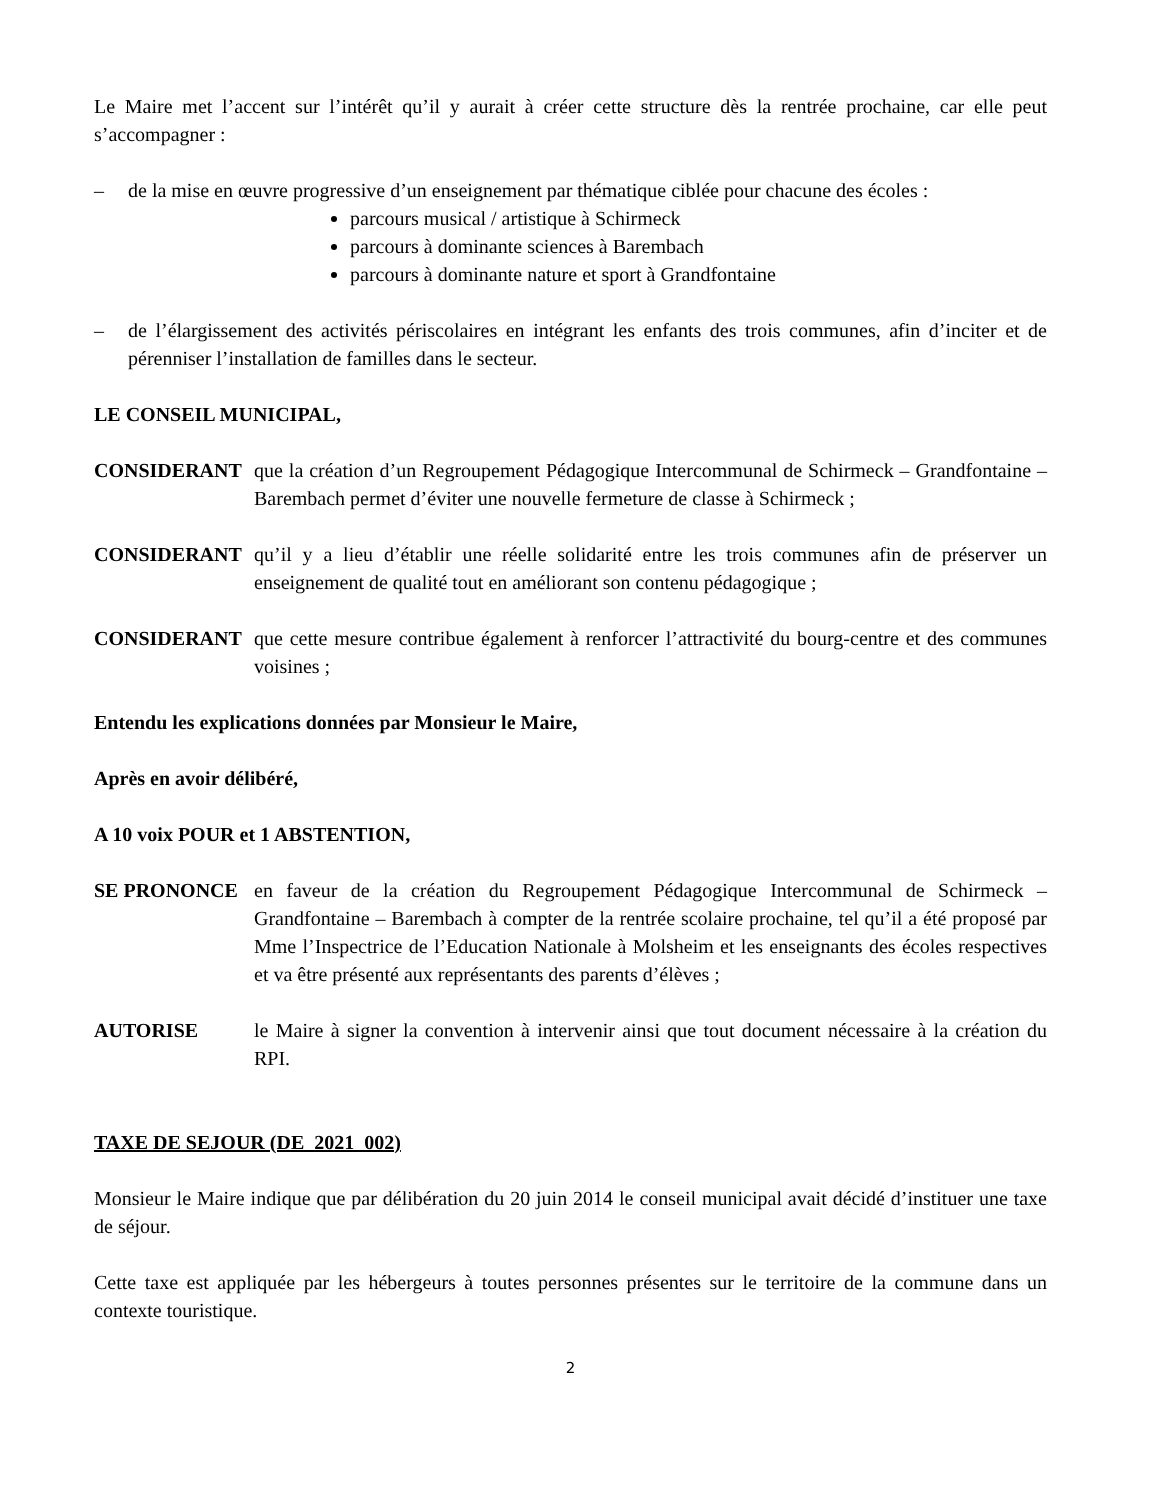Le Maire met l’accent sur l’intérêt qu’il y aurait à créer cette structure dès la rentrée prochaine, car elle peut s’accompagner :
– de la mise en œuvre progressive d’un enseignement par thématique ciblée pour chacune des écoles :
parcours musical / artistique à Schirmeck
parcours à dominante sciences à Barembach
parcours à dominante nature et sport à Grandfontaine
– de l’élargissement des activités périscolaires en intégrant les enfants des trois communes, afin d’inciter et de pérenniser l’installation de familles dans le secteur.
LE CONSEIL MUNICIPAL,
CONSIDERANT que la création d’un Regroupement Pédagogique Intercommunal de Schirmeck – Grandfontaine – Barembach permet d’éviter une nouvelle fermeture de classe à Schirmeck ;
CONSIDERANT qu’il y a lieu d’établir une réelle solidarité entre les trois communes afin de préserver un enseignement de qualité tout en améliorant son contenu pédagogique ;
CONSIDERANT que cette mesure contribue également à renforcer l’attractivité du bourg-centre et des communes voisines ;
Entendu les explications données par Monsieur le Maire,
Après en avoir délibéré,
A 10 voix POUR et 1 ABSTENTION,
SE PRONONCE en faveur de la création du Regroupement Pédagogique Intercommunal de Schirmeck – Grandfontaine – Barembach à compter de la rentrée scolaire prochaine, tel qu’il a été proposé par Mme l’Inspectrice de l’Education Nationale à Molsheim et les enseignants des écoles respectives et va être présenté aux représentants des parents d’élèves ;
AUTORISE le Maire à signer la convention à intervenir ainsi que tout document nécessaire à la création du RPI.
TAXE DE SEJOUR (DE_2021_002)
Monsieur le Maire indique que par délibération du 20 juin 2014 le conseil municipal avait décidé d’instituer une taxe de séjour.
Cette taxe est appliquée par les hébergeurs à toutes personnes présentes sur le territoire de la commune dans un contexte touristique.
2